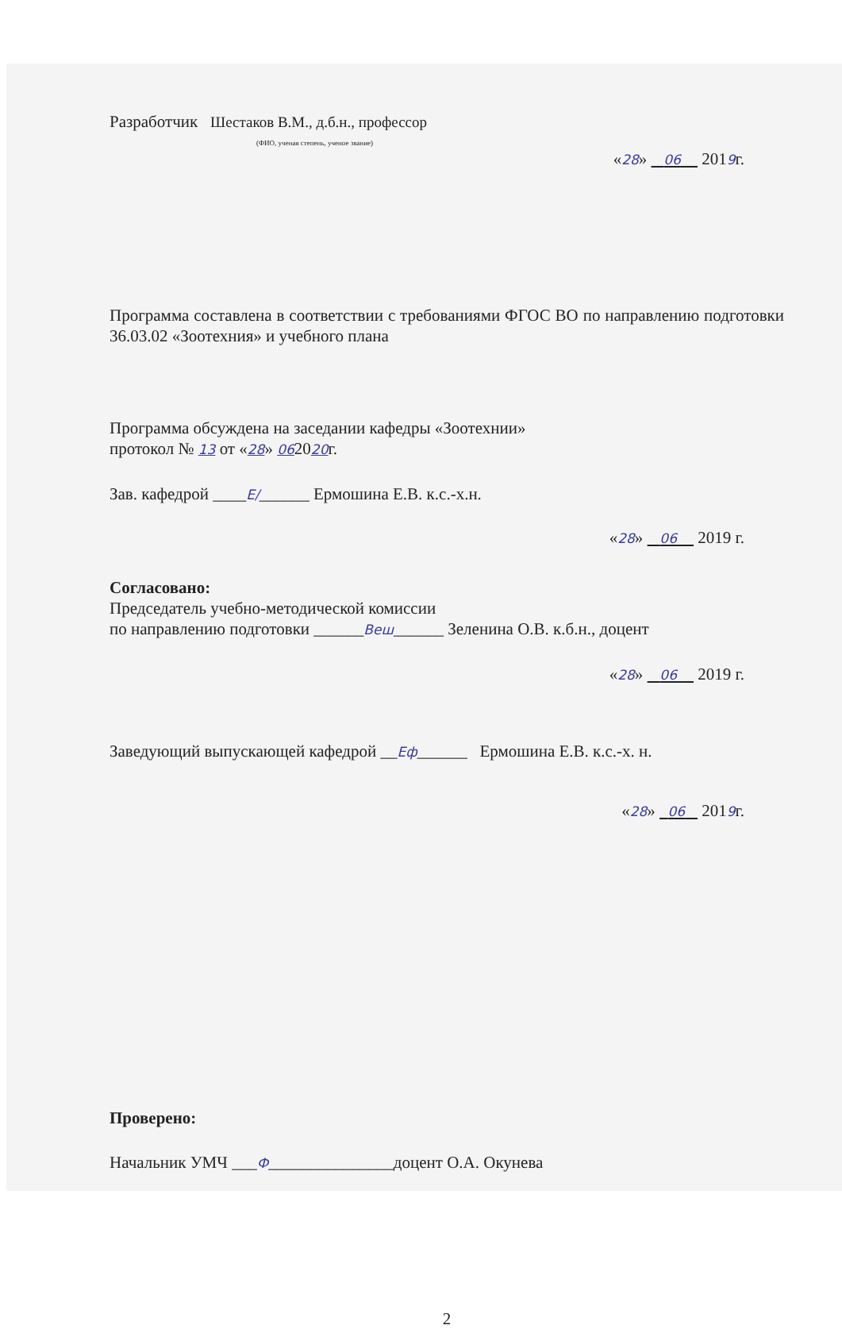Разработчик Шестаков В.М., д.б.н., профессор
(ФИО, ученая степень, ученое звание)
«28» 06 2019г.
Программа составлена в соответствии с требованиями ФГОС ВО по направлению подготовки 36.03.02 «Зоотехния» и учебного плана
Программа обсуждена на заседании кафедры «Зоотехнии»
протокол № 13 от «28» 062020г.
Зав. кафедрой ____Е/______ Ермошина Е.В. к.с.-х.н.
«28» 06 2019 г.
Согласовано:
Председатель учебно-методической комиссии
по направлению подготовки ______Веш______ Зеленина О.В. к.б.н., доцент
«28» 06 2019 г.
Заведующий выпускающей кафедрой __Еф______ Ермошина Е.В. к.с.-х. н.
«28» 06 2019г.
Проверено:
Начальник УМЧ ___Ф_______________доцент О.А. Окунева
2